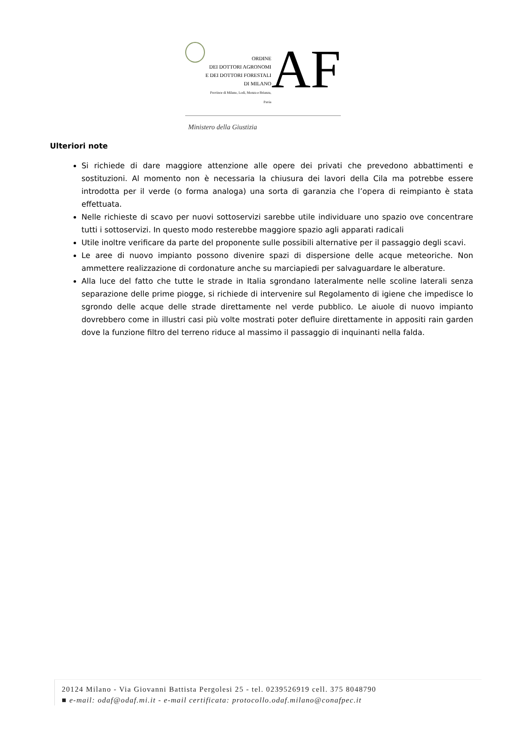ORDINE
DEI DOTTORI AGRONOMI
E DEI DOTTORI FORESTALI
DI MILANO
Province di Milano, Lodi, Monza e Brianza, Pavia
AF
Ministero della Giustizia
Ulteriori note
Si richiede di dare maggiore attenzione alle opere dei privati che prevedono abbattimenti e sostituzioni. Al momento non è necessaria la chiusura dei lavori della Cila ma potrebbe essere introdotta per il verde (o forma analoga) una sorta di garanzia che l’opera di reimpianto è stata effettuata.
Nelle richieste di scavo per nuovi sottoservizi sarebbe utile individuare uno spazio ove concentrare tutti i sottoservizi. In questo modo resterebbe maggiore spazio agli apparati radicali
Utile inoltre verificare da parte del proponente sulle possibili alternative per il passaggio degli scavi.
Le aree di nuovo impianto possono divenire spazi di dispersione delle acque meteoriche. Non ammettere realizzazione di cordonature anche su marciapiedi per salvaguardare le alberature.
Alla luce del fatto che tutte le strade in Italia sgrondano lateralmente nelle scoline laterali senza separazione delle prime piogge, si richiede di intervenire sul Regolamento di igiene che impedisce lo sgrondo delle acque delle strade direttamente nel verde pubblico. Le aiuole di nuovo impianto dovrebbero come in illustri casi più volte mostrati poter defluire direttamente in appositi rain garden dove la funzione filtro del terreno riduce al massimo il passaggio di inquinanti nella falda.
20124 Milano - Via Giovanni Battista Pergolesi 25 - tel. 0239526919 cell. 375 8048790
■ e-mail: odaf@odaf.mi.it - e-mail certificata: protocollo.odaf.milano@conafpec.it